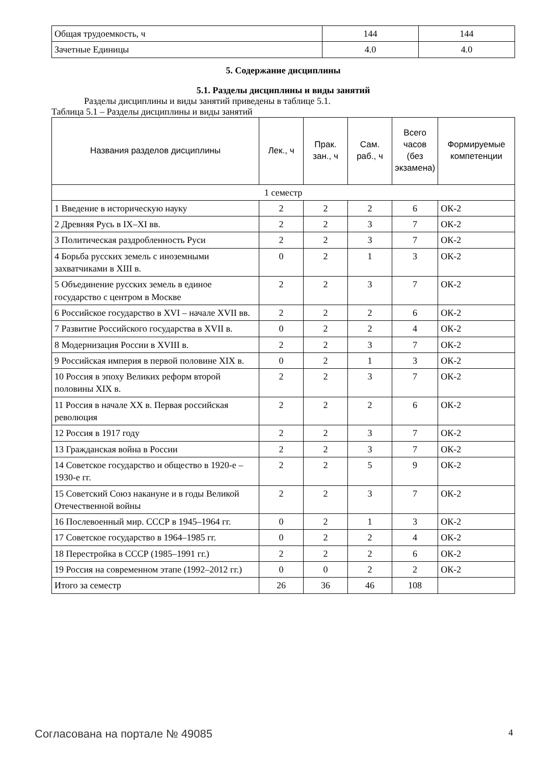| Общая трудоемкость, ч | 144 | 144 |
| Зачетные Единицы | 4.0 | 4.0 |
5. Содержание дисциплины
5.1. Разделы дисциплины и виды занятий
Разделы дисциплины и виды занятий приведены в таблице 5.1.
Таблица 5.1 – Разделы дисциплины и виды занятий
| Названия разделов дисциплины | Лек., ч | Прак. зан., ч | Сам. раб., ч | Всего часов (без экзамена) | Формируемые компетенции |
| --- | --- | --- | --- | --- | --- |
| 1 семестр | | | | | |
| 1 Введение в историческую науку | 2 | 2 | 2 | 6 | ОК-2 |
| 2 Древняя Русь в IX–XI вв. | 2 | 2 | 3 | 7 | ОК-2 |
| 3 Политическая раздробленность Руси | 2 | 2 | 3 | 7 | ОК-2 |
| 4 Борьба русских земель с иноземными захватчиками в XIII в. | 0 | 2 | 1 | 3 | ОК-2 |
| 5 Объединение русских земель в единое государство с центром в Москве | 2 | 2 | 3 | 7 | ОК-2 |
| 6 Российское государство в XVI – начале XVII вв. | 2 | 2 | 2 | 6 | ОК-2 |
| 7 Развитие Российского государства в XVII в. | 0 | 2 | 2 | 4 | ОК-2 |
| 8 Модернизация России в XVIII в. | 2 | 2 | 3 | 7 | ОК-2 |
| 9 Российская империя в первой половине XIX в. | 0 | 2 | 1 | 3 | ОК-2 |
| 10 Россия в эпоху Великих реформ второй половины XIX в. | 2 | 2 | 3 | 7 | ОК-2 |
| 11 Россия в начале XX в. Первая российская революция | 2 | 2 | 2 | 6 | ОК-2 |
| 12 Россия в 1917 году | 2 | 2 | 3 | 7 | ОК-2 |
| 13 Гражданская война в России | 2 | 2 | 3 | 7 | ОК-2 |
| 14 Советское государство и общество в 1920-е – 1930-е гг. | 2 | 2 | 5 | 9 | ОК-2 |
| 15 Советский Союз накануне и в годы Великой Отечественной войны | 2 | 2 | 3 | 7 | ОК-2 |
| 16 Послевоенный мир. СССР в 1945–1964 гг. | 0 | 2 | 1 | 3 | ОК-2 |
| 17 Советское государство в 1964–1985 гг. | 0 | 2 | 2 | 4 | ОК-2 |
| 18 Перестройка в СССР (1985–1991 гг.) | 2 | 2 | 2 | 6 | ОК-2 |
| 19 Россия на современном этапе (1992–2012 гг.) | 0 | 0 | 2 | 2 | ОК-2 |
| Итого за семестр | 26 | 36 | 46 | 108 | |
Согласована на портале № 49085 4